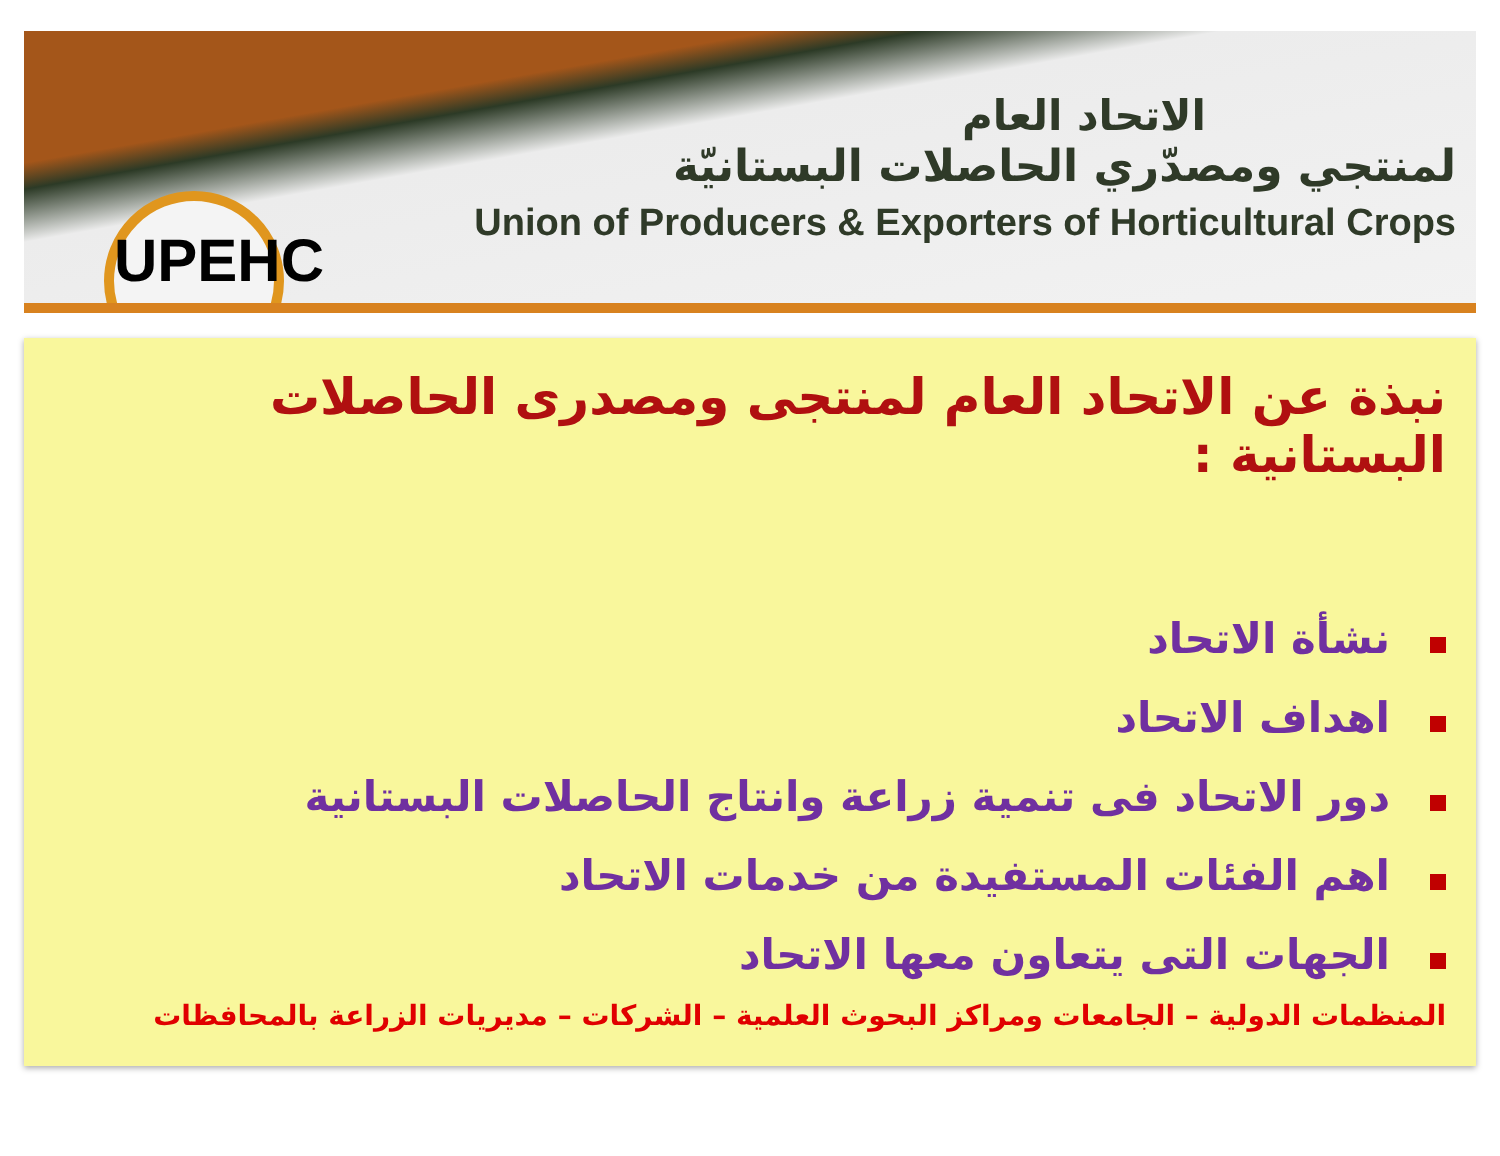UPEHC
الاتحاد العام
لمنتجي ومصدّري الحاصلات البستانيّة
Union of Producers & Exporters of Horticultural Crops
نبذة عن الاتحاد العام لمنتجى ومصدرى الحاصلات البستانية :
نشأة الاتحاد
اهداف الاتحاد
دور الاتحاد فى تنمية زراعة وانتاج الحاصلات البستانية
اهم الفئات المستفيدة من خدمات الاتحاد
الجهات التى يتعاون معها الاتحاد
المنظمات الدولية – الجامعات ومراكز البحوث العلمية – الشركات – مديريات الزراعة بالمحافظات